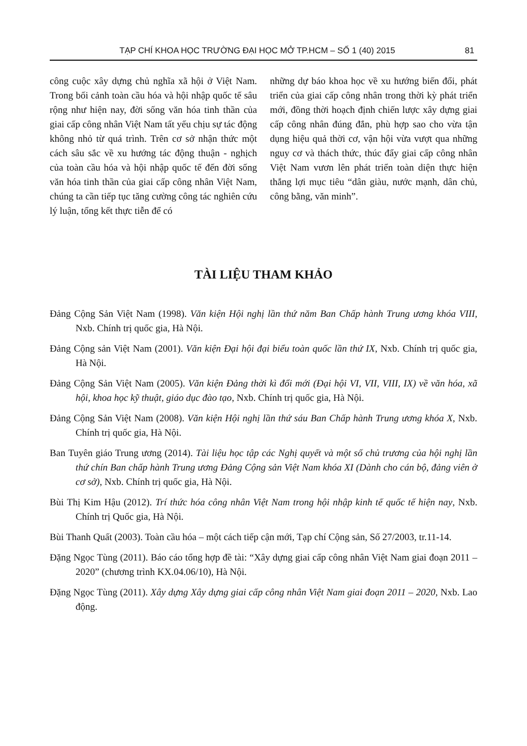TẠP CHÍ KHOA HỌC TRƯỜNG ĐẠI HỌC MỞ TP.HCM – SỐ 1 (40) 2015 81
công cuộc xây dựng chủ nghĩa xã hội ở Việt Nam. Trong bối cảnh toàn cầu hóa và hội nhập quốc tế sâu rộng như hiện nay, đời sống văn hóa tinh thần của giai cấp công nhân Việt Nam tất yếu chịu sự tác động không nhỏ từ quá trình. Trên cơ sở nhận thức một cách sâu sắc về xu hướng tác động thuận - nghịch của toàn cầu hóa và hội nhập quốc tế đến đời sống văn hóa tinh thần của giai cấp công nhân Việt Nam, chúng ta cần tiếp tục tăng cường công tác nghiên cứu lý luận, tổng kết thực tiễn để có
những dự báo khoa học về xu hướng biến đổi, phát triển của giai cấp công nhân trong thời kỳ phát triển mới, đồng thời hoạch định chiến lược xây dựng giai cấp công nhân đúng đắn, phù hợp sao cho vừa tận dụng hiệu quả thời cơ, vận hội vừa vượt qua những nguy cơ và thách thức, thúc đẩy giai cấp công nhân Việt Nam vươn lên phát triển toàn diện thực hiện thắng lợi mục tiêu “dân giàu, nước mạnh, dân chủ, công bằng, văn minh”.
TÀI LIỆU THAM KHẢO
Đảng Cộng Sản Việt Nam (1998). Văn kiện Hội nghị lần thứ năm Ban Chấp hành Trung ương khóa VIII, Nxb. Chính trị quốc gia, Hà Nội.
Đảng Cộng sản Việt Nam (2001). Văn kiện Đại hội đại biểu toàn quốc lần thứ IX, Nxb. Chính trị quốc gia, Hà Nội.
Đảng Cộng Sản Việt Nam (2005). Văn kiện Đảng thời kì đổi mới (Đại hội VI, VII, VIII, IX) về văn hóa, xã hội, khoa học kỹ thuật, giáo dục đào tạo, Nxb. Chính trị quốc gia, Hà Nội.
Đảng Cộng Sản Việt Nam (2008). Văn kiện Hội nghị lần thứ sáu Ban Chấp hành Trung ương khóa X, Nxb. Chính trị quốc gia, Hà Nội.
Ban Tuyên giáo Trung ương (2014). Tài liệu học tập các Nghị quyết và một số chủ trương của hội nghị lần thứ chín Ban chấp hành Trung ương Đảng Cộng sản Việt Nam khóa XI (Dành cho cán bộ, đảng viên ở cơ sở), Nxb. Chính trị quốc gia, Hà Nội.
Bùi Thị Kim Hậu (2012). Trí thức hóa công nhân Việt Nam trong hội nhập kinh tế quốc tế hiện nay, Nxb. Chính trị Quốc gia, Hà Nội.
Bùi Thanh Quất (2003). Toàn cầu hóa – một cách tiếp cận mới, Tạp chí Cộng sản, Số 27/2003, tr.11-14.
Đặng Ngọc Tùng (2011). Báo cáo tổng hợp đề tài: “Xây dựng giai cấp công nhân Việt Nam giai đoạn 2011 – 2020” (chương trình KX.04.06/10), Hà Nội.
Đặng Ngọc Tùng (2011). Xây dựng Xây dựng giai cấp công nhân Việt Nam giai đoạn 2011 – 2020, Nxb. Lao động.